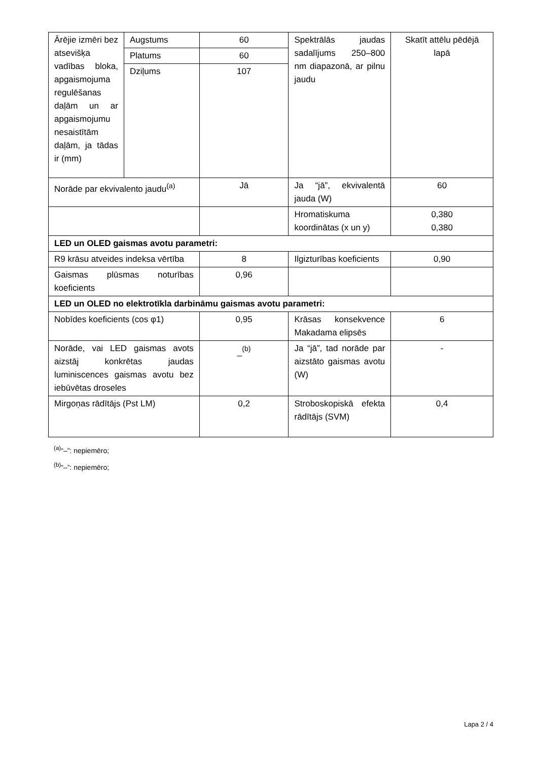| Ārējie izmēri bez atsevišķa vadības bloka, apgaismojuma regulēšanas daļām un ar apgaismojumu nesaistītām daļām, ja tādas ir (mm) | Augstums | 60 | Spektrālās jaudas sadalījums 250–800 nm diapazonā, ar pilnu jaudu | Skatīt attēlu pēdējā lapā |
| | Platums | 60 | | |
| | Dziļums | 107 | | |
| Norāde par ekvivalento jaudu<sup>(a)</sup> | | Jā | Ja “jā”, ekvivalentā jauda (W) | 60 |
| | | | Hromatiskuma koordinātas (x un y) | 0,380 0,380 |
| LED un OLED gaismas avotu parametri: | | | | |
| R9 krāsu atveides indeksa vērtība | | 8 | Ilgizturības koeficients | 0,90 |
| Gaismas plūsmas noturības koeficients | | 0,96 | | |
| LED un OLED no elektrotīkla darbināmu gaismas avotu parametri: | | | | |
| Nobīdes koeficients (cos φ1) | | 0,95 | Krāsas konsekvence Makadama elipsēs | 6 |
| Norāde, vai LED gaismas avots aizstāj konkrētas jaudas luminiscences gaismas avotu bez iebūvētas droseles | | _<sup>(b)</sup> | Ja “jā”, tad norāde par aizstāto gaismas avotu (W) | - |
| Mirgoņas rādītājs (Pst LM) | | 0,2 | Stroboskopiskā efekta rādītājs (SVM) | 0,4 |
<sup>(a)</sup> “–”: nepiemēro;
<sup>(b)</sup> “–”: nepiemēro;
Lapa 2 / 4